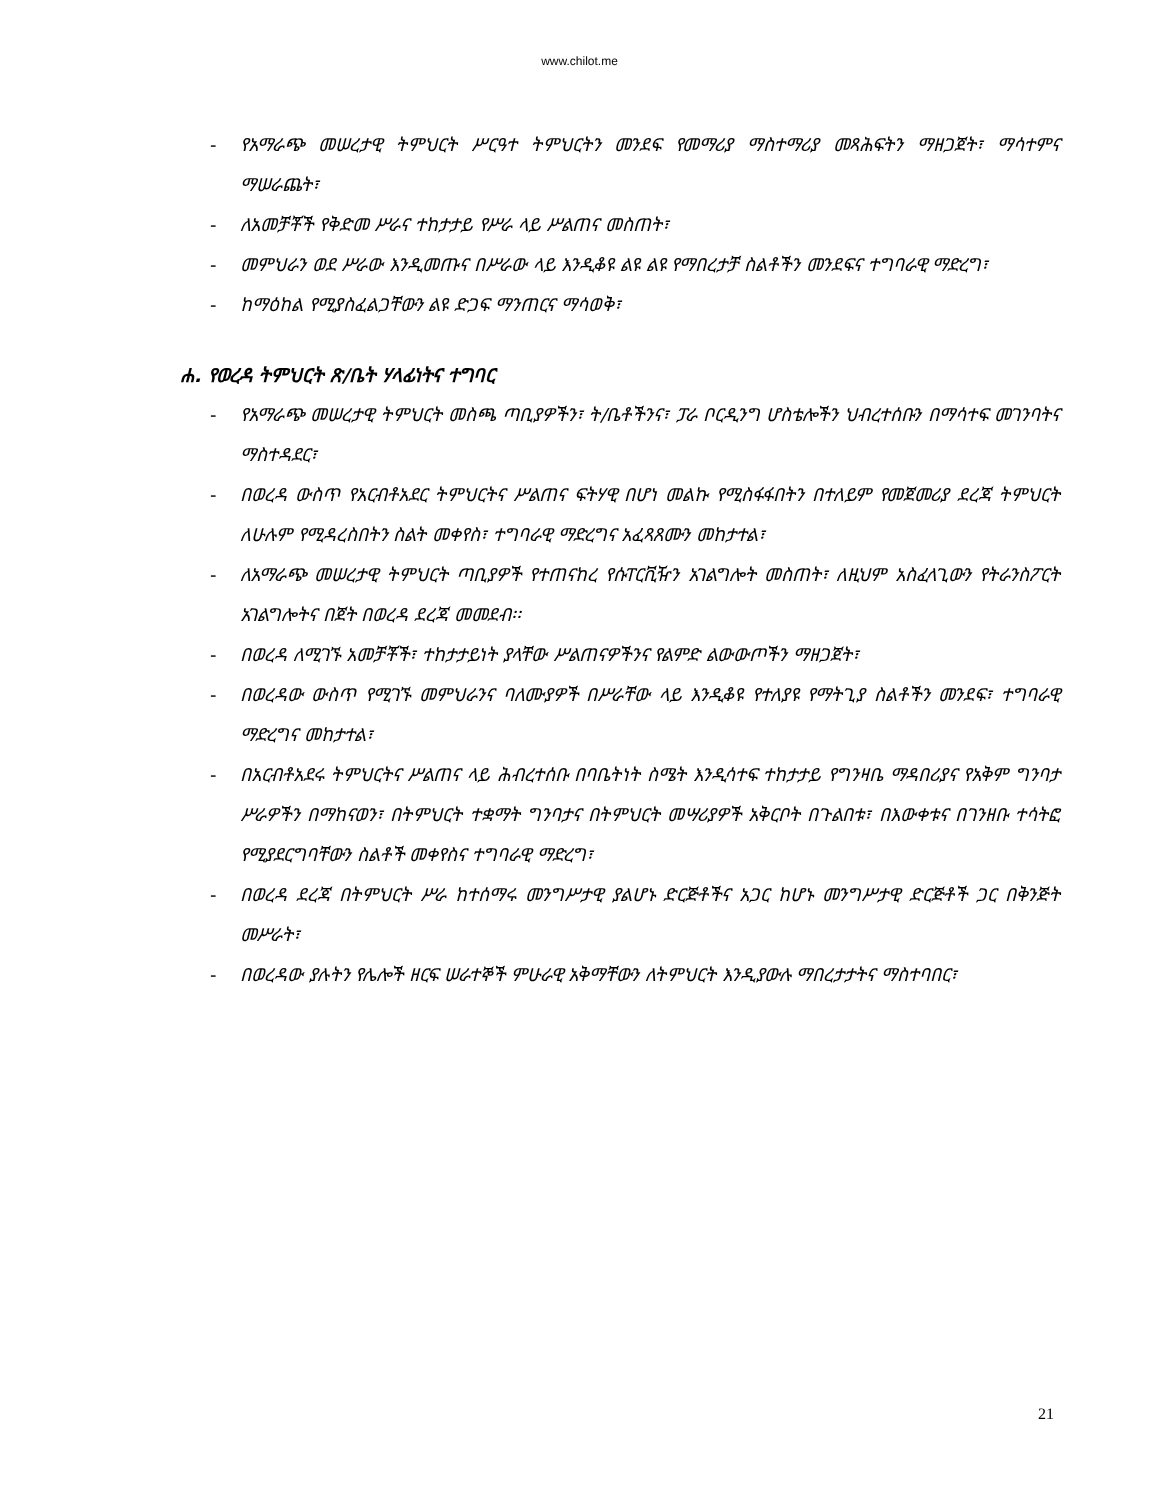www.chilot.me
- የአማራጭ መሠረታዊ ትምህርት ሥርዓተ ትምህርትን መንደፍ የመማሪያ ማስተማሪያ መጻሕፍትን ማዘጋጀት፣ ማሳተምና ማሠራጨት፣
- ለአመቻቾች የቅድመ ሥራና ተከታታይ የሥራ ላይ ሥልጠና መስጠት፣
- መምህራን ወደ ሥራው እንዲመጡና በሥራው ላይ እንዲቆዩ ልዩ ልዩ የማበረታቻ ስልቶችን መንደፍና ተግባራዊ ማድረግ፣
- ከማዕከል የሚያስፈልጋቸውን ልዩ ድጋፍ ማንጠርና ማሳወቅ፣
ሐ. የወረዳ ትምህርት ጽ/ቤት ሃላፊነትና ተግባር
- የአማራጭ መሠረታዊ ትምህርት መስጫ ጣቢያዎችን፣ ት/ቤቶችንና፣ ፓራ ቦርዲንግ ሆስቴሎችን ህብረተሰቡን በማሳተፍ መገንባትና ማስተዳደር፣
- በወረዳ ውስጥ የአርብቶአደር ትምህርትና ሥልጠና ፍትሃዊ በሆነ መልኩ የሚስፋፋበትን በተለይም የመጀመሪያ ደረጃ ትምህርት ለሁሉም የሚዳረስበትን ስልት መቀየስ፣ ተግባራዊ ማድረግና አፈጻጸሙን መከታተል፣
- ለአማራጭ መሠረታዊ ትምህርት ጣቢያዎች የተጠናከረ የሱፐርቪዥን አገልግሎት መስጠት፣ ለዚህም አስፈላጊውን የትራንስፖርት አገልግሎትና በጀት በወረዳ ደረጃ መመደብ፡፡
- በወረዳ ለሚገኙ አመቻቾች፣ ተከታታይነት ያላቸው ሥልጠናዎችንና የልምድ ልውውጦችን ማዘጋጀት፣
- በወረዳው ውስጥ የሚገኙ መምህራንና ባለሙያዎች በሥራቸው ላይ እንዲቆዩ የተለያዩ የማትጊያ ስልቶችን መንደፍ፣ ተግባራዊ ማድረግና መከታተል፣
- በአርብቶአደሩ ትምህርትና ሥልጠና ላይ ሕብረተሰቡ በባቤትነት ስሜት እንዲሳተፍ ተከታታይ የግንዛቤ ማዳበሪያና የአቅም ግንባታ ሥራዎችን በማከናወን፣ በትምህርት ተቋማት ግንባታና በትምህርት መሣሪያዎች አቅርቦት በጉልበቱ፣ በእውቀቱና በገንዘቡ ተሳትፎ የሚያደርግባቸውን ስልቶች መቀየስና ተግባራዊ ማድረግ፣
- በወረዳ ደረጃ በትምህርት ሥራ ከተሰማሩ መንግሥታዊ ያልሆኑ ድርጅቶችና አጋር ከሆኑ መንግሥታዊ ድርጅቶች ጋር በቅንጅት መሥራት፣
- በወረዳው ያሉትን የሌሎች ዘርፍ ሠራተኞች ምሁራዊ አቅማቸውን ለትምህርት እንዲያውሉ ማበረታታትና ማስተባበር፣
21